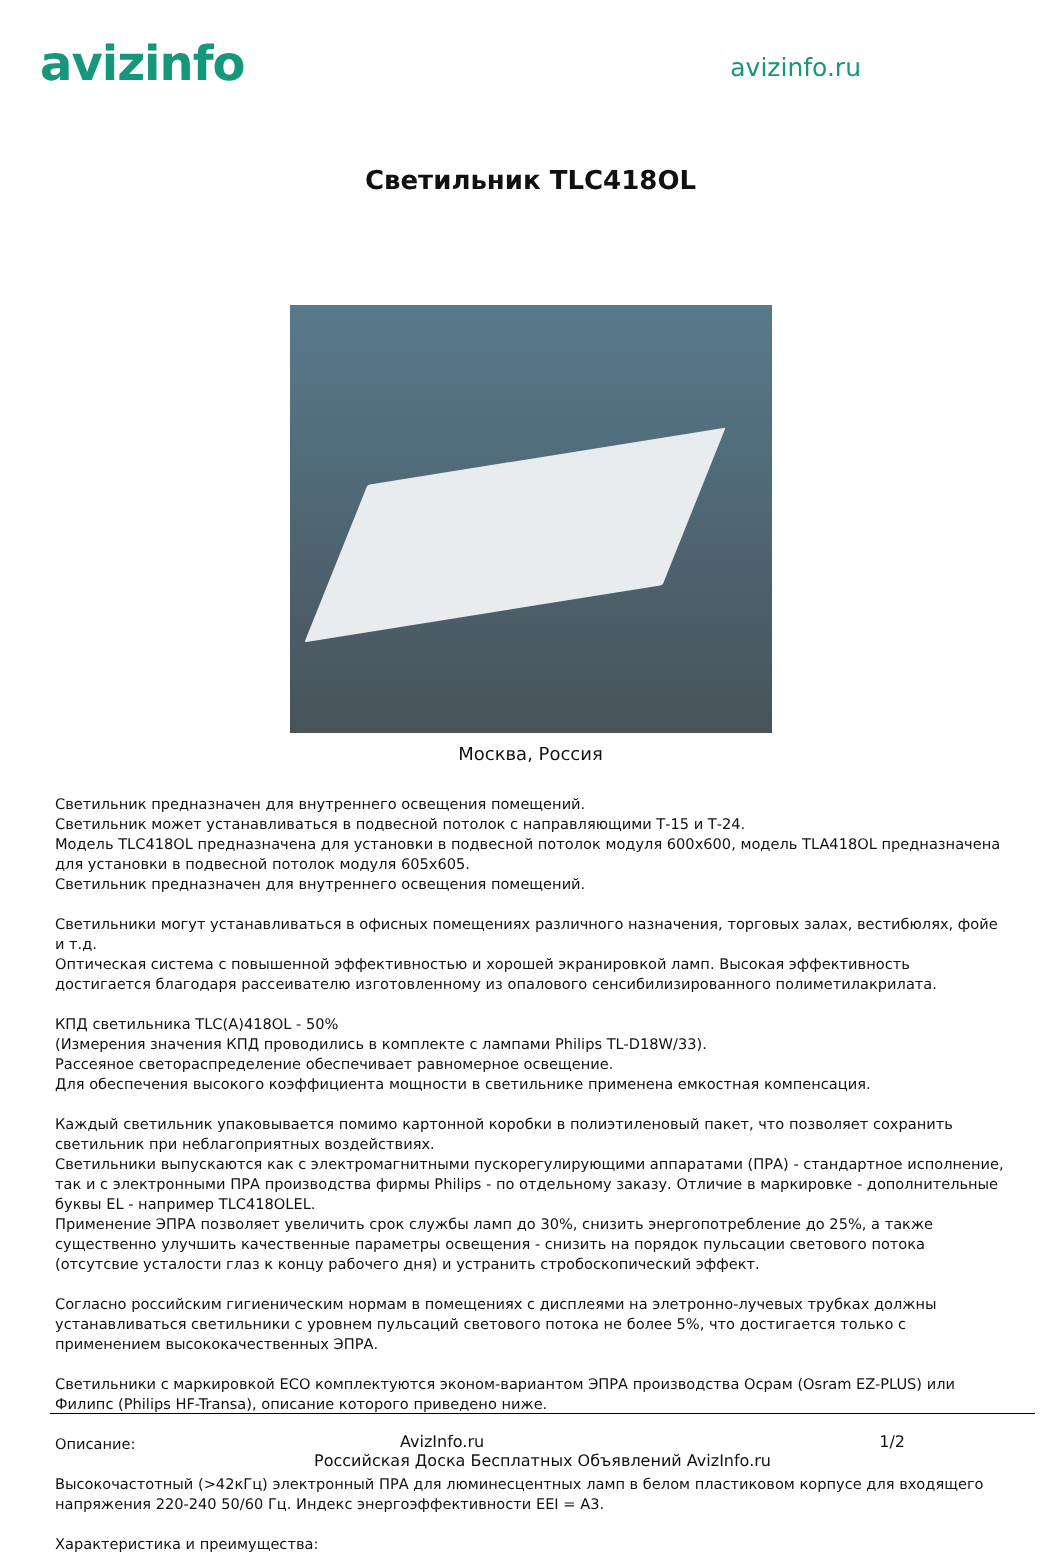avizinfo
avizinfo.ru
Светильник TLC418OL
Москва, Россия
Светильник предназначен для внутреннего освещения помещений.
Светильник может устанавливаться в подвесной потолок с направляющими Т-15 и Т-24.
Модель TLC418OL предназначена для установки в подвесной потолок модуля 600х600, модель TLA418OL предназначена для установки в подвесной потолок модуля 605х605.
Светильник предназначен для внутреннего освещения помещений.
Светильники могут устанавливаться в офисных помещениях различного назначения, торговых залах, вестибюлях, фойе и т.д.
Оптическая система с повышенной эффективностью и хорошей экранировкой ламп. Высокая эффективность достигается благодаря рассеивателю изготовленному из опалового сенсибилизированного полиметилакрилата.
КПД светильника TLC(A)418OL - 50%
(Измерения значения КПД проводились в комплекте с лампами Philips TL-D18W/33).
Рассеяное светораспределение обеспечивает равномерное освещение.
Для обеспечения высокого коэффициента мощности в светильнике применена емкостная компенсация.
Каждый светильник упаковывается помимо картонной коробки в полиэтиленовый пакет, что позволяет сохранить светильник при неблагоприятных воздействиях.
Светильники выпускаются как с электромагнитными пускорегулирующими аппаратами (ПРА) - стандартное исполнение, так и с электронными ПРА производства фирмы Philips - по отдельному заказу. Отличие в маркировке - дополнительные буквы EL - например TLC418OLEL.
Применение ЭПРА позволяет увеличить срок службы ламп до 30%, снизить энергопотребление до 25%, а также существенно улучшить качественные параметры освещения - снизить на порядок пульсации светового потока (отсутсвие усталости глаз к концу рабочего дня) и устранить стробоскопический эффект.
Согласно российским гигиеническим нормам в помещениях с дисплеями на элетронно-лучевых трубках должны устанавливаться светильники с уровнем пульсаций светового потока не более 5%, что достигается только с применением высококачественных ЭПРА.
Светильники с маркировкой ECO комплектуются эконом-вариантом ЭПРА производства Осрам (Osram EZ-PLUS) или Филипс (Philips HF-Transa), описание которого приведено ниже.
Описание:
Высокочастотный (>42кГц) электронный ПРА для люминесцентных ламп в белом пластиковом корпусе для входящего напряжения 220-240 50/60 Гц. Индекс энергоэффективности EEI = A3.
Характеристика и преимущества:
AvizInfo.ru 1/2
Российская Доска Бесплатных Объявлений AvizInfo.ru